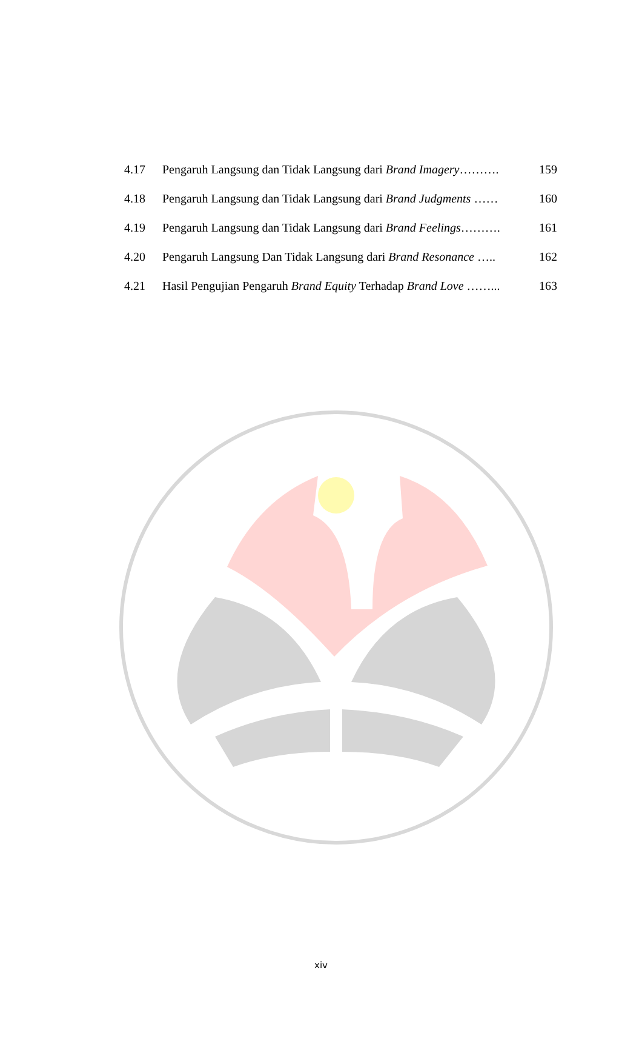| 4.17 | Pengaruh Langsung dan Tidak Langsung dari Brand Imagery ………. | 159 |
| 4.18 | Pengaruh Langsung dan Tidak Langsung dari Brand Judgments …… | 160 |
| 4.19 | Pengaruh Langsung dan Tidak Langsung dari Brand Feelings ………. | 161 |
| 4.20 | Pengaruh Langsung Dan Tidak Langsung dari Brand Resonance ….. | 162 |
| 4.21 | Hasil Pengujian Pengaruh Brand Equity Terhadap Brand Love ……... | 163 |
xiv